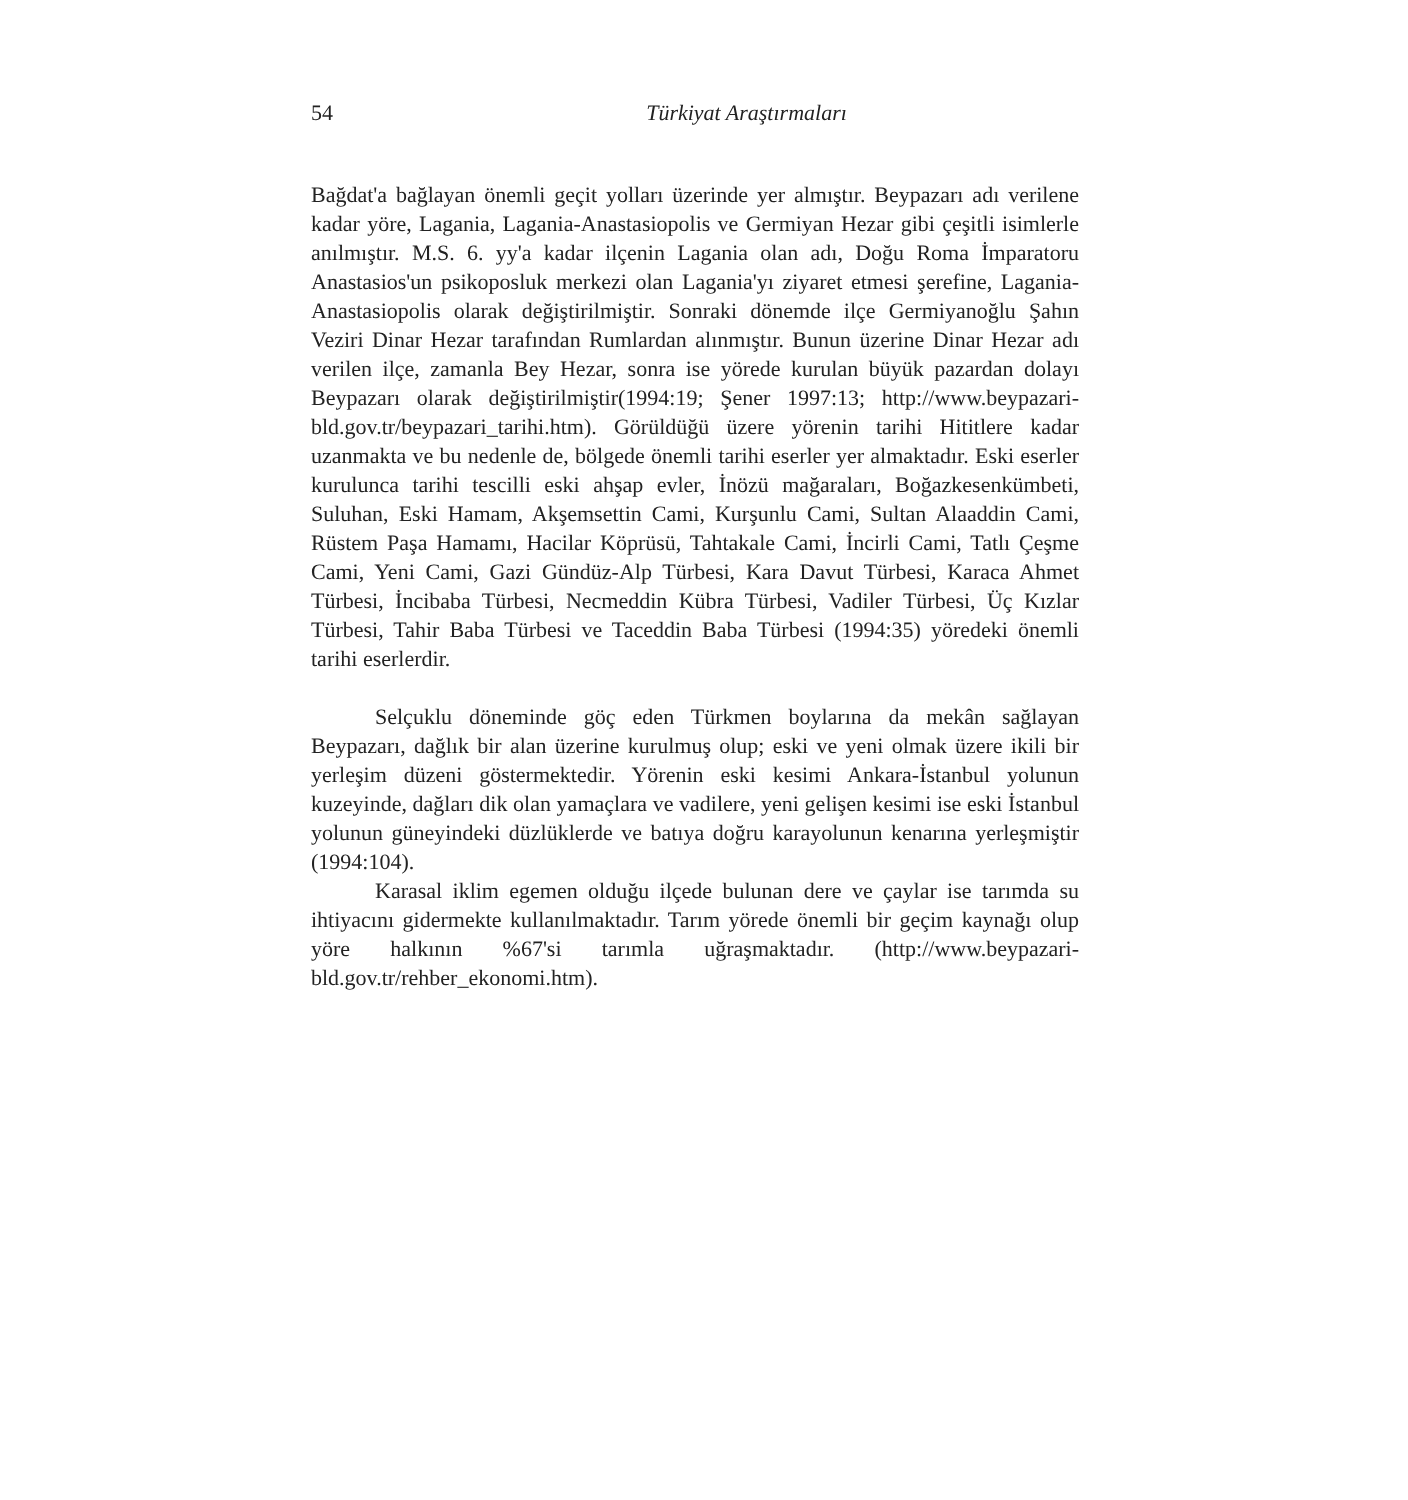54 Türkiyat Araştırmaları
Bağdat'a bağlayan önemli geçit yolları üzerinde yer almıştır. Beypazarı adı verilene kadar yöre, Lagania, Lagania-Anastasiopolis ve Germiyan Hezar gibi çeşitli isimlerle anılmıştır. M.S. 6. yy'a kadar ilçenin Lagania olan adı, Doğu Roma İmparatoru Anastasios'un psikoposluk merkezi olan Lagania'yı ziyaret etmesi şerefine, Lagania-Anastasiopolis olarak değiştirilmiştir. Sonraki dönemde ilçe Germiyanoğlu Şahın Veziri Dinar Hezar tarafından Rumlardan alınmıştır. Bunun üzerine Dinar Hezar adı verilen ilçe, zamanla Bey Hezar, sonra ise yörede kurulan büyük pazardan dolayı Beypazarı olarak değiştirilmiştir(1994:19; Şener 1997:13; http://www.beypazari-bld.gov.tr/beypazari_tarihi.htm). Görüldüğü üzere yörenin tarihi Hititlere kadar uzanmakta ve bu nedenle de, bölgede önemli tarihi eserler yer almaktadır. Eski eserler kurulunca tarihi tescilli eski ahşap evler, İnözü mağaraları, Boğazkesenkümbeti, Suluhan, Eski Hamam, Akşemsettin Cami, Kurşunlu Cami, Sultan Alaaddin Cami, Rüstem Paşa Hamamı, Hacilar Köprüsü, Tahtakale Cami, İncirli Cami, Tatlı Çeşme Cami, Yeni Cami, Gazi Gündüz-Alp Türbesi, Kara Davut Türbesi, Karaca Ahmet Türbesi, İncibaba Türbesi, Necmeddin Kübra Türbesi, Vadiler Türbesi, Üç Kızlar Türbesi, Tahir Baba Türbesi ve Taceddin Baba Türbesi (1994:35) yöredeki önemli tarihi eserlerdir.
Selçuklu döneminde göç eden Türkmen boylarına da mekân sağlayan Beypazarı, dağlık bir alan üzerine kurulmuş olup; eski ve yeni olmak üzere ikili bir yerleşim düzeni göstermektedir. Yörenin eski kesimi Ankara-İstanbul yolunun kuzeyinde, dağları dik olan yamaçlara ve vadilere, yeni gelişen kesimi ise eski İstanbul yolunun güneyindeki düzlüklerde ve batıya doğru karayolunun kenarına yerleşmiştir (1994:104).
Karasal iklim egemen olduğu ilçede bulunan dere ve çaylar ise tarımda su ihtiyacını gidermekte kullanılmaktadır. Tarım yörede önemli bir geçim kaynağı olup yöre halkının %67'si tarımla uğraşmaktadır. (http://www.beypazari-bld.gov.tr/rehber_ekonomi.htm).